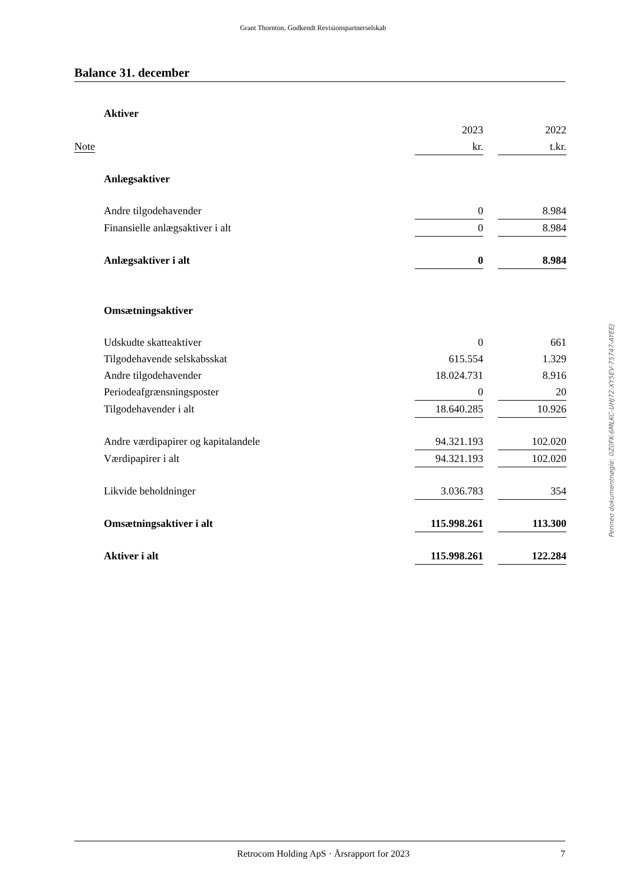Grant Thornton, Godkendt Revisionspartnerselskab
Balance 31. december
| | Aktiver | | | |
| | | 2023 | | 2022 |
| Note | | kr. | | t.kr. |
| | Anlægsaktiver | | | |
| | Andre tilgodehavender | 0 | | 8.984 |
| | Finansielle anlægsaktiver i alt | 0 | | 8.984 |
| | Anlægsaktiver i alt | 0 | | 8.984 |
| | Omsætningsaktiver | | | |
| | Udskudte skatteaktiver | 0 | | 661 |
| | Tilgodehavende selskabsskat | 615.554 | | 1.329 |
| | Andre tilgodehavender | 18.024.731 | | 8.916 |
| | Periodeafgrænsningsposter | 0 | | 20 |
| | Tilgodehavender i alt | 18.640.285 | | 10.926 |
| | Andre værdipapirer og kapitalandele | 94.321.193 | | 102.020 |
| | Værdipapirer i alt | 94.321.193 | | 102.020 |
| | Likvide beholdninger | 3.036.783 | | 354 |
| | Omsætningsaktiver i alt | 115.998.261 | | 113.300 |
| | Aktiver i alt | 115.998.261 | | 122.284 |
Penneo dokumentnøgle: 0Z0FK-6MLKC-UHJ72-XY5EV-75747-AYEEJ
Retrocom Holding ApS · Årsrapport for 2023 7